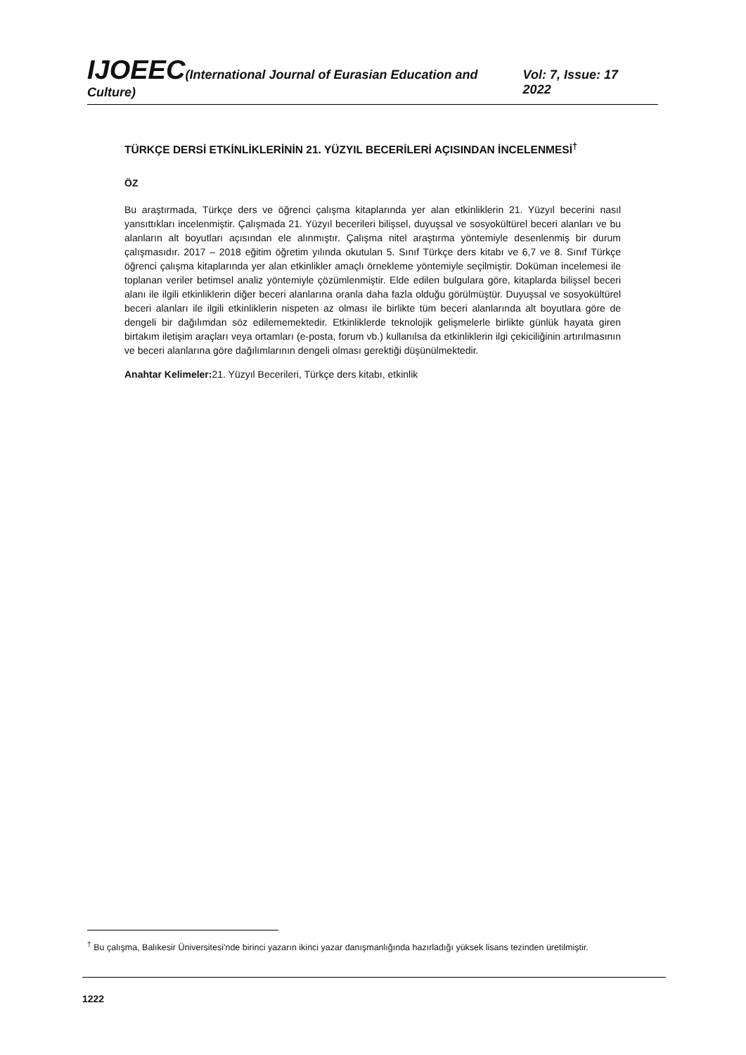IJOEEC(International Journal of Eurasian Education and Culture)
Vol: 7, Issue: 17 2022
TÜRKÇE DERSİ ETKİNLİKLERİNİN 21. YÜZYIL BECERİLERİ AÇISINDAN İNCELENMESİ<sup>†</sup>
ÖZ
Bu araştırmada, Türkçe ders ve öğrenci çalışma kitaplarında yer alan etkinliklerin 21. Yüzyıl becerini nasıl yansıttıkları incelenmiştir. Çalışmada 21. Yüzyıl becerileri bilişsel, duyuşsal ve sosyokültürel beceri alanları ve bu alanların alt boyutları açısından ele alınmıştır. Çalışma nitel araştırma yöntemiyle desenlenmiş bir durum çalışmasıdır. 2017 – 2018 eğitim öğretim yılında okutulan 5. Sınıf Türkçe ders kitabı ve 6,7 ve 8. Sınıf Türkçe öğrenci çalışma kitaplarında yer alan etkinlikler amaçlı örnekleme yöntemiyle seçilmiştir. Doküman incelemesi ile toplanan veriler betimsel analiz yöntemiyle çözümlenmiştir. Elde edilen bulgulara göre, kitaplarda bilişsel beceri alanı ile ilgili etkinliklerin diğer beceri alanlarına oranla daha fazla olduğu görülmüştür. Duyuşsal ve sosyokültürel beceri alanları ile ilgili etkinliklerin nispeten az olması ile birlikte tüm beceri alanlarında alt boyutlara göre de dengeli bir dağılımdan söz edilememektedir. Etkinliklerde teknolojik gelişmelerle birlikte günlük hayata giren birtakım iletişim araçları veya ortamları (e-posta, forum vb.) kullanılsa da etkinliklerin ilgi çekiciliğinin artırılmasının ve beceri alanlarına göre dağılımlarının dengeli olması gerektiği düşünülmektedir.
Anahtar Kelimeler: 21. Yüzyıl Becerileri, Türkçe ders kitabı, etkinlik
<sup>†</sup> Bu çalışma, Balıkesir Üniversitesi'nde birinci yazarın ikinci yazar danışmanlığında hazırladığı yüksek lisans tezinden üretilmiştir.
1222